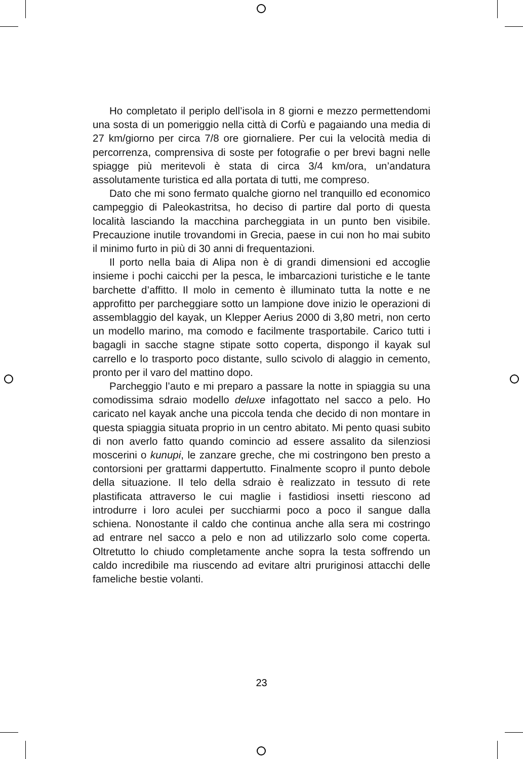Ho completato il periplo dell’isola in 8 giorni e mezzo permettendomi una sosta di un pomeriggio nella città di Corfù e pagaiando una media di 27 km/giorno per circa 7/8 ore giornaliere. Per cui la velocità media di percorrenza, comprensiva di soste per fotografie o per brevi bagni nelle spiagge più meritevoli è stata di circa 3/4 km/ora, un’andatura assolutamente turistica ed alla portata di tutti, me compreso.
Dato che mi sono fermato qualche giorno nel tranquillo ed economico campeggio di Paleokastritsa, ho deciso di partire dal porto di questa località lasciando la macchina parcheggiata in un punto ben visibile. Precauzione inutile trovandomi in Grecia, paese in cui non ho mai subito il minimo furto in più di 30 anni di frequentazioni.
Il porto nella baia di Alipa non è di grandi dimensioni ed accoglie insieme i pochi caicchi per la pesca, le imbarcazioni turistiche e le tante barchette d’affitto. Il molo in cemento è illuminato tutta la notte e ne approfitto per parcheggiare sotto un lampione dove inizio le operazioni di assemblaggio del kayak, un Klepper Aerius 2000 di 3,80 metri, non certo un modello marino, ma comodo e facilmente trasportabile. Carico tutti i bagagli in sacche stagne stipate sotto coperta, dispongo il kayak sul carrello e lo trasporto poco distante, sullo scivolo di alaggio in cemento, pronto per il varo del mattino dopo.
Parcheggio l’auto e mi preparo a passare la notte in spiaggia su una comodissima sdraio modello deluxe infagottato nel sacco a pelo. Ho caricato nel kayak anche una piccola tenda che decido di non montare in questa spiaggia situata proprio in un centro abitato. Mi pento quasi subito di non averlo fatto quando comincio ad essere assalito da silenziosi moscerini o kunupi, le zanzare greche, che mi costringono ben presto a contorsioni per grattarmi dappertutto. Finalmente scopro il punto debole della situazione. Il telo della sdraio è realizzato in tessuto di rete plastificata attraverso le cui maglie i fastidiosi insetti riescono ad introdurre i loro aculei per succhiarmi poco a poco il sangue dalla schiena. Nonostante il caldo che continua anche alla sera mi costringo ad entrare nel sacco a pelo e non ad utilizzarlo solo come coperta. Oltretutto lo chiudo completamente anche sopra la testa soffrendo un caldo incredibile ma riuscendo ad evitare altri pruriginosi attacchi delle fameliche bestie volanti.
23